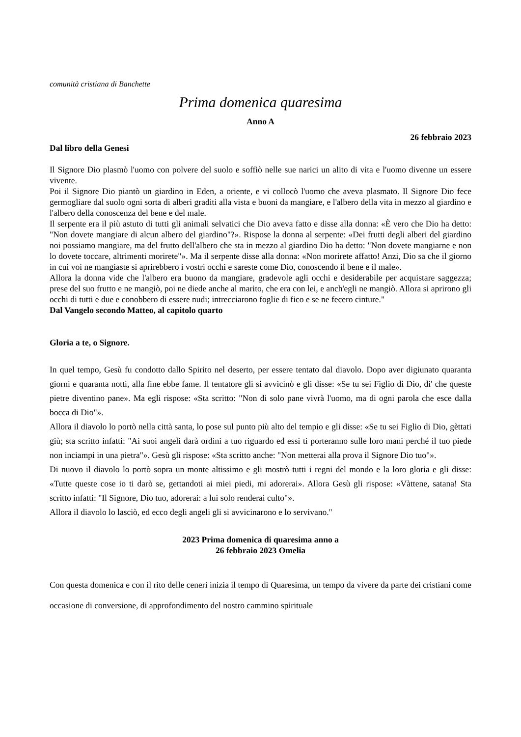comunità cristiana di Banchette
Prima domenica quaresima
Anno A
26 febbraio 2023
Dal libro della Genesi
Il Signore Dio plasmò l'uomo con polvere del suolo e soffiò nelle sue narici un alito di vita e l'uomo divenne un essere vivente.
Poi il Signore Dio piantò un giardino in Eden, a oriente, e vi collocò l'uomo che aveva plasmato. Il Signore Dio fece germogliare dal suolo ogni sorta di alberi graditi alla vista e buoni da mangiare, e l'albero della vita in mezzo al giardino e l'albero della conoscenza del bene e del male.
Il serpente era il più astuto di tutti gli animali selvatici che Dio aveva fatto e disse alla donna: «È vero che Dio ha detto: "Non dovete mangiare di alcun albero del giardino"?». Rispose la donna al serpente: «Dei frutti degli alberi del giardino noi possiamo mangiare, ma del frutto dell'albero che sta in mezzo al giardino Dio ha detto: "Non dovete mangiarne e non lo dovete toccare, altrimenti morirete"». Ma il serpente disse alla donna: «Non morirete affatto! Anzi, Dio sa che il giorno in cui voi ne mangiaste si aprirebbero i vostri occhi e sareste come Dio, conoscendo il bene e il male».
Allora la donna vide che l'albero era buono da mangiare, gradevole agli occhi e desiderabile per acquistare saggezza; prese del suo frutto e ne mangiò, poi ne diede anche al marito, che era con lei, e anch'egli ne mangiò. Allora si aprirono gli occhi di tutti e due e conobbero di essere nudi; intrecciarono foglie di fico e se ne fecero cinture."
Dal Vangelo secondo Matteo, al capitolo quarto
Gloria a te, o Signore.
In quel tempo, Gesù fu condotto dallo Spirito nel deserto, per essere tentato dal diavolo. Dopo aver digiunato quaranta giorni e quaranta notti, alla fine ebbe fame. Il tentatore gli si avvicinò e gli disse: «Se tu sei Figlio di Dio, di' che queste pietre diventino pane». Ma egli rispose: «Sta scritto: "Non di solo pane vivrà l'uomo, ma di ogni parola che esce dalla bocca di Dio"».
Allora il diavolo lo portò nella città santa, lo pose sul punto più alto del tempio e gli disse: «Se tu sei Figlio di Dio, gèttati giù; sta scritto infatti: "Ai suoi angeli darà ordini a tuo riguardo ed essi ti porteranno sulle loro mani perché il tuo piede non inciampi in una pietra"». Gesù gli rispose: «Sta scritto anche: "Non metterai alla prova il Signore Dio tuo"».
Di nuovo il diavolo lo portò sopra un monte altissimo e gli mostrò tutti i regni del mondo e la loro gloria e gli disse: «Tutte queste cose io ti darò se, gettandoti ai miei piedi, mi adorerai». Allora Gesù gli rispose: «Vàttene, satana! Sta scritto infatti: "Il Signore, Dio tuo, adorerai: a lui solo renderai culto"».
Allora il diavolo lo lasciò, ed ecco degli angeli gli si avvicinarono e lo servivano."
2023 Prima domenica di quaresima anno a
26 febbraio 2023 Omelia
Con questa domenica e con il rito delle ceneri inizia il tempo di Quaresima, un tempo da vivere da parte dei cristiani come occasione di conversione, di approfondimento del nostro cammino spirituale